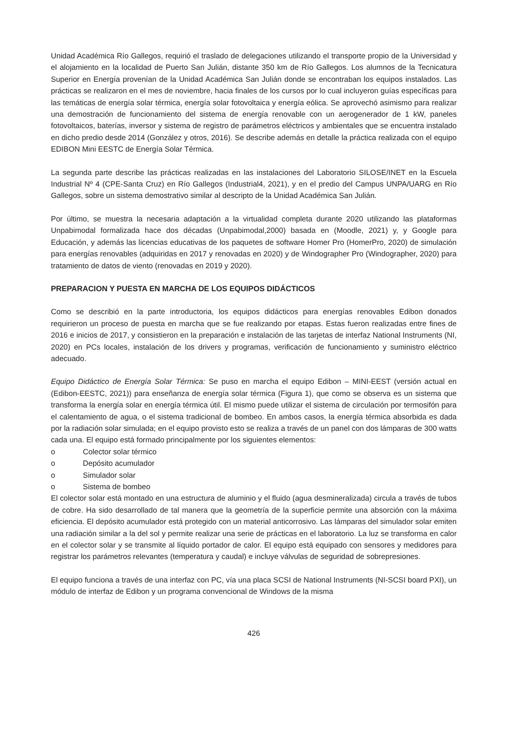Unidad Académica Río Gallegos, requirió el traslado de delegaciones utilizando el transporte propio de la Universidad y el alojamiento en la localidad de Puerto San Julián, distante 350 km de Río Gallegos. Los alumnos de la Tecnicatura Superior en Energía provenían de la Unidad Académica San Julián donde se encontraban los equipos instalados. Las prácticas se realizaron en el mes de noviembre, hacia finales de los cursos por lo cual incluyeron guías específicas para las temáticas de energía solar térmica, energía solar fotovoltaica y energía eólica. Se aprovechó asimismo para realizar una demostración de funcionamiento del sistema de energía renovable con un aerogenerador de 1 kW, paneles fotovoltaicos, baterías, inversor y sistema de registro de parámetros eléctricos y ambientales que se encuentra instalado en dicho predio desde 2014 (González y otros, 2016). Se describe además en detalle la práctica realizada con el equipo EDIBON Mini EESTC de Energía Solar Térmica.
La segunda parte describe las prácticas realizadas en las instalaciones del Laboratorio SILOSE/INET en la Escuela Industrial Nº 4 (CPE-Santa Cruz) en Río Gallegos (Industrial4, 2021), y en el predio del Campus UNPA/UARG en Río Gallegos, sobre un sistema demostrativo similar al descripto de la Unidad Académica San Julián.
Por último, se muestra la necesaria adaptación a la virtualidad completa durante 2020 utilizando las plataformas Unpabimodal formalizada hace dos décadas (Unpabimodal,2000) basada en (Moodle, 2021) y, y Google para Educación, y además las licencias educativas de los paquetes de software Homer Pro (HomerPro, 2020) de simulación para energías renovables (adquiridas en 2017 y renovadas en 2020) y de Windographer Pro (Windographer, 2020) para tratamiento de datos de viento (renovadas en 2019 y 2020).
PREPARACION Y PUESTA EN MARCHA DE LOS EQUIPOS DIDÁCTICOS
Como se describió en la parte introductoria, los equipos didácticos para energías renovables Edibon donados requirieron un proceso de puesta en marcha que se fue realizando por etapas. Estas fueron realizadas entre fines de 2016 e inicios de 2017, y consistieron en la preparación e instalación de las tarjetas de interfaz National Instruments (NI, 2020) en PCs locales, instalación de los drivers y programas, verificación de funcionamiento y suministro eléctrico adecuado.
Equipo Didáctico de Energía Solar Térmica: Se puso en marcha el equipo Edibon – MINI-EEST (versión actual en (Edibon-EESTC, 2021)) para enseñanza de energía solar térmica (Figura 1), que como se observa es un sistema que transforma la energía solar en energía térmica útil. El mismo puede utilizar el sistema de circulación por termosifón para el calentamiento de agua, o el sistema tradicional de bombeo. En ambos casos, la energía térmica absorbida es dada por la radiación solar simulada; en el equipo provisto esto se realiza a través de un panel con dos lámparas de 300 watts cada una. El equipo está formado principalmente por los siguientes elementos:
o Colector solar térmico
o Depósito acumulador
o Simulador solar
o Sistema de bombeo
El colector solar está montado en una estructura de aluminio y el fluido (agua desmineralizada) circula a través de tubos de cobre. Ha sido desarrollado de tal manera que la geometría de la superficie permite una absorción con la máxima eficiencia. El depósito acumulador está protegido con un material anticorrosivo. Las lámparas del simulador solar emiten una radiación similar a la del sol y permite realizar una serie de prácticas en el laboratorio. La luz se transforma en calor en el colector solar y se transmite al líquido portador de calor. El equipo está equipado con sensores y medidores para registrar los parámetros relevantes (temperatura y caudal) e incluye válvulas de seguridad de sobrepresiones.
El equipo funciona a través de una interfaz con PC, vía una placa SCSI de National Instruments (NI-SCSI board PXI), un módulo de interfaz de Edibon y un programa convencional de Windows de la misma
426